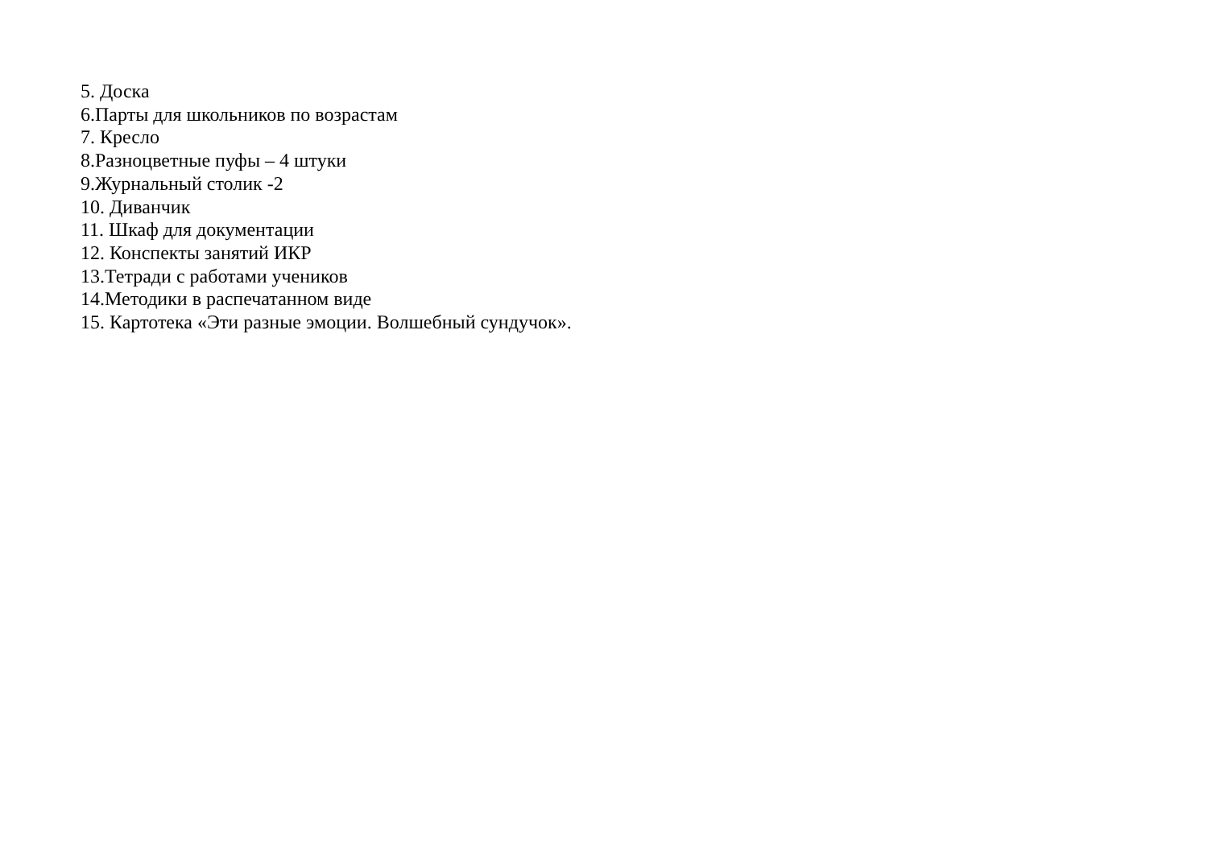5. Доска
6.Парты для школьников по возрастам
7. Кресло
8.Разноцветные пуфы – 4 штуки
9.Журнальный столик -2
10. Диванчик
11. Шкаф для документации
12. Конспекты занятий ИКР
13.Тетради с работами учеников
14.Методики в распечатанном виде
15. Картотека «Эти разные эмоции. Волшебный сундучок».